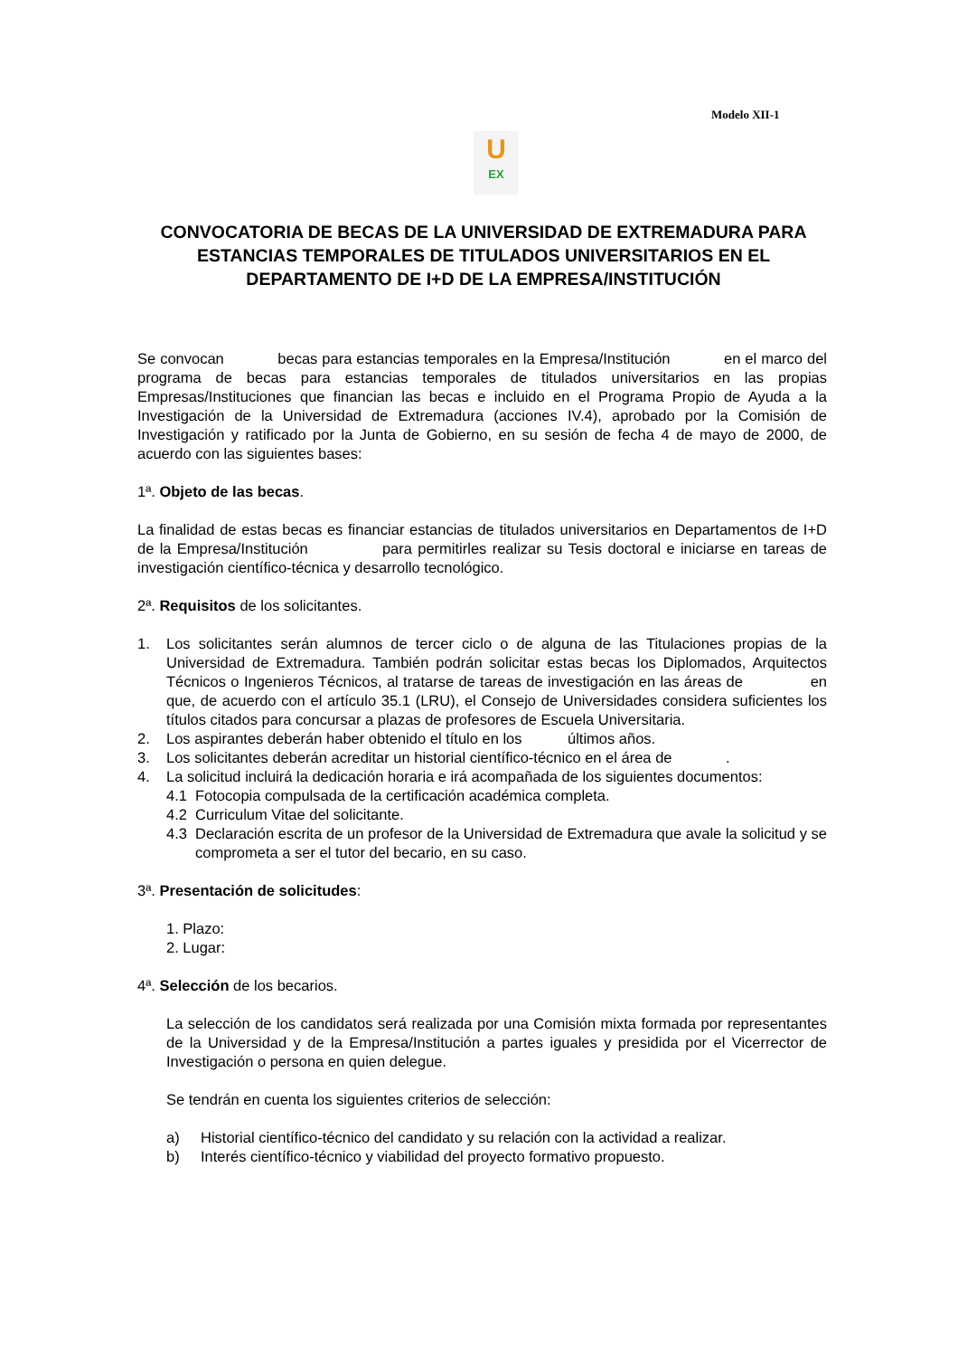Modelo XII-1
U
EX
CONVOCATORIA DE BECAS DE LA UNIVERSIDAD DE EXTREMADURA PARA ESTANCIAS TEMPORALES DE TITULADOS UNIVERSITARIOS EN EL DEPARTAMENTO DE I+D DE LA EMPRESA/INSTITUCIÓN
Se convocan becas para estancias temporales en la Empresa/Institución en el marco del programa de becas para estancias temporales de titulados universitarios en las propias Empresas/Instituciones que financian las becas e incluido en el Programa Propio de Ayuda a la Investigación de la Universidad de Extremadura (acciones IV.4), aprobado por la Comisión de Investigación y ratificado por la Junta de Gobierno, en su sesión de fecha 4 de mayo de 2000, de acuerdo con las siguientes bases:
1ª. Objeto de las becas.
La finalidad de estas becas es financiar estancias de titulados universitarios en Departamentos de I+D de la Empresa/Institución para permitirles realizar su Tesis doctoral e iniciarse en tareas de investigación científico-técnica y desarrollo tecnológico.
2ª. Requisitos de los solicitantes.
1. Los solicitantes serán alumnos de tercer ciclo o de alguna de las Titulaciones propias de la Universidad de Extremadura. También podrán solicitar estas becas los Diplomados, Arquitectos Técnicos o Ingenieros Técnicos, al tratarse de tareas de investigación en las áreas de en que, de acuerdo con el artículo 35.1 (LRU), el Consejo de Universidades considera suficientes los títulos citados para concursar a plazas de profesores de Escuela Universitaria.
2. Los aspirantes deberán haber obtenido el título en los últimos años.
3. Los solicitantes deberán acreditar un historial científico-técnico en el área de .
4. La solicitud incluirá la dedicación horaria e irá acompañada de los siguientes documentos:
4.1 Fotocopia compulsada de la certificación académica completa.
4.2 Curriculum Vitae del solicitante.
4.3 Declaración escrita de un profesor de la Universidad de Extremadura que avale la solicitud y se comprometa a ser el tutor del becario, en su caso.
3ª. Presentación de solicitudes:
1. Plazo:
2. Lugar:
4ª. Selección de los becarios.
La selección de los candidatos será realizada por una Comisión mixta formada por representantes de la Universidad y de la Empresa/Institución a partes iguales y presidida por el Vicerrector de Investigación o persona en quien delegue.
Se tendrán en cuenta los siguientes criterios de selección:
a) Historial científico-técnico del candidato y su relación con la actividad a realizar.
b) Interés científico-técnico y viabilidad del proyecto formativo propuesto.